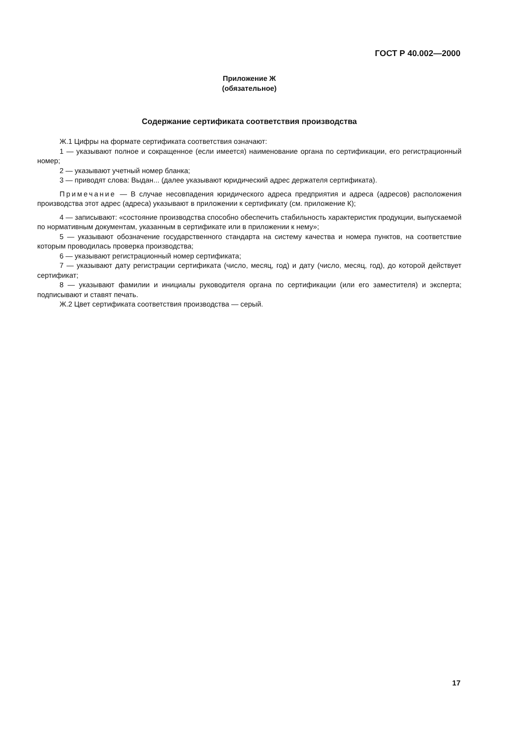ГОСТ Р 40.002—2000
Приложение Ж
(обязательное)
Содержание сертификата соответствия производства
Ж.1 Цифры на формате сертификата соответствия означают:
1 — указывают полное и сокращенное (если имеется) наименование органа по сертификации, его регистрационный номер;
2 — указывают учетный номер бланка;
3 — приводят слова: Выдан... (далее указывают юридический адрес держателя сертификата).
Примечание — В случае несовпадения юридического адреса предприятия и адреса (адресов) расположения производства этот адрес (адреса) указывают в приложении к сертификату (см. приложение К);
4 — записывают: «состояние производства способно обеспечить стабильность характеристик продукции, выпускаемой по нормативным документам, указанным в сертификате или в приложении к нему»;
5 — указывают обозначение государственного стандарта на систему качества и номера пунктов, на соответствие которым проводилась проверка производства;
6 — указывают регистрационный номер сертификата;
7 — указывают дату регистрации сертификата (число, месяц, год) и дату (число, месяц, год), до которой действует сертификат;
8 — указывают фамилии и инициалы руководителя органа по сертификации (или его заместителя) и эксперта; подписывают и ставят печать.
Ж.2 Цвет сертификата соответствия производства — серый.
17